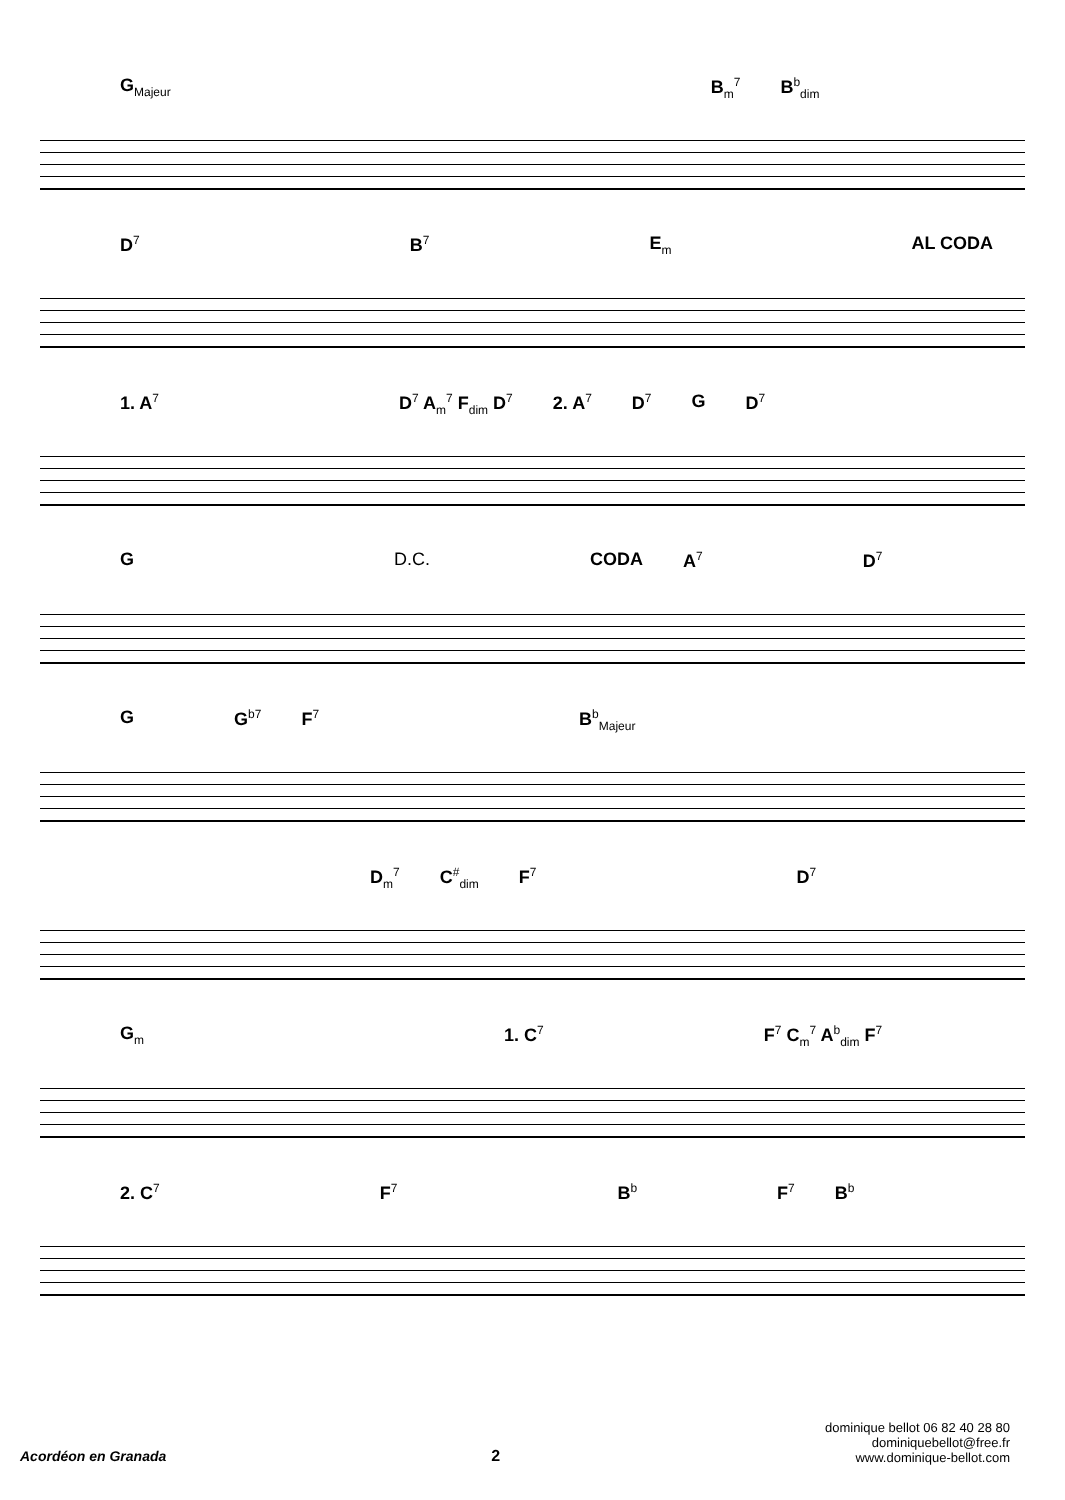G<sub>Majeur</sub> B<sub>m</sub><sup>7</sup> B<sup>b</sup><sub>dim</sub>
D<sup>7</sup> B<sup>7</sup> E<sub>m</sub> AL CODA
1. A<sup>7</sup> D<sup>7</sup> A<sub>m</sub><sup>7</sup> F<sub>dim</sub> D<sup>7</sup> 2. A<sup>7</sup> D<sup>7</sup> G D<sup>7</sup>
G D.C. CODA A<sup>7</sup> D<sup>7</sup>
G G<sup>b7</sup> F<sup>7</sup> B<sup>b</sup><sub>Majeur</sub>
D<sub>m</sub><sup>7</sup> C<sup>#</sup><sub>dim</sub> F<sup>7</sup> D<sup>7</sup>
G<sub>m</sub> 1. C<sup>7</sup> F<sup>7</sup> C<sub>m</sub><sup>7</sup> A<sup>b</sup><sub>dim</sub> F<sup>7</sup>
2. C<sup>7</sup> F<sup>7</sup> B<sup>b</sup> F<sup>7</sup> B<sup>b</sup>
Acordéon en Granada 2
dominique bellot 06 82 40 28 80
dominiquebellot@free.fr
www.dominique-bellot.com